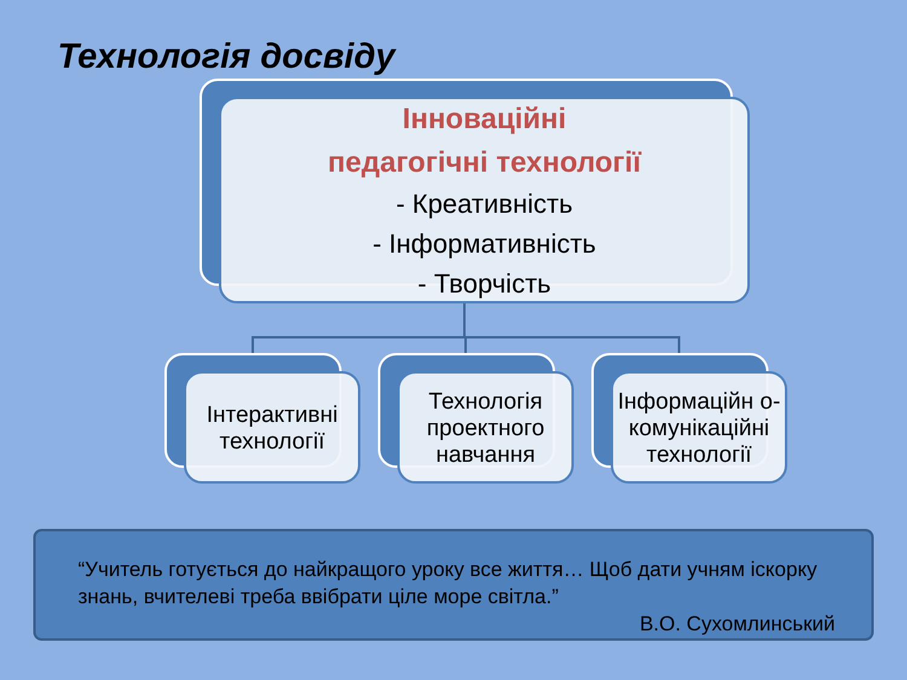Технологія досвіду
Інноваційні
педагогічні технології
- Креативність
- Інформативність
- Творчість
Інтерактивні технології Технологія проектного навчання
Інформаційн о-комунікаційні технології
“Учитель готується до найкращого уроку все життя… Щоб дати учням іскорку знань, вчителеві треба ввібрати ціле море світла.”
В.О. Сухомлинський